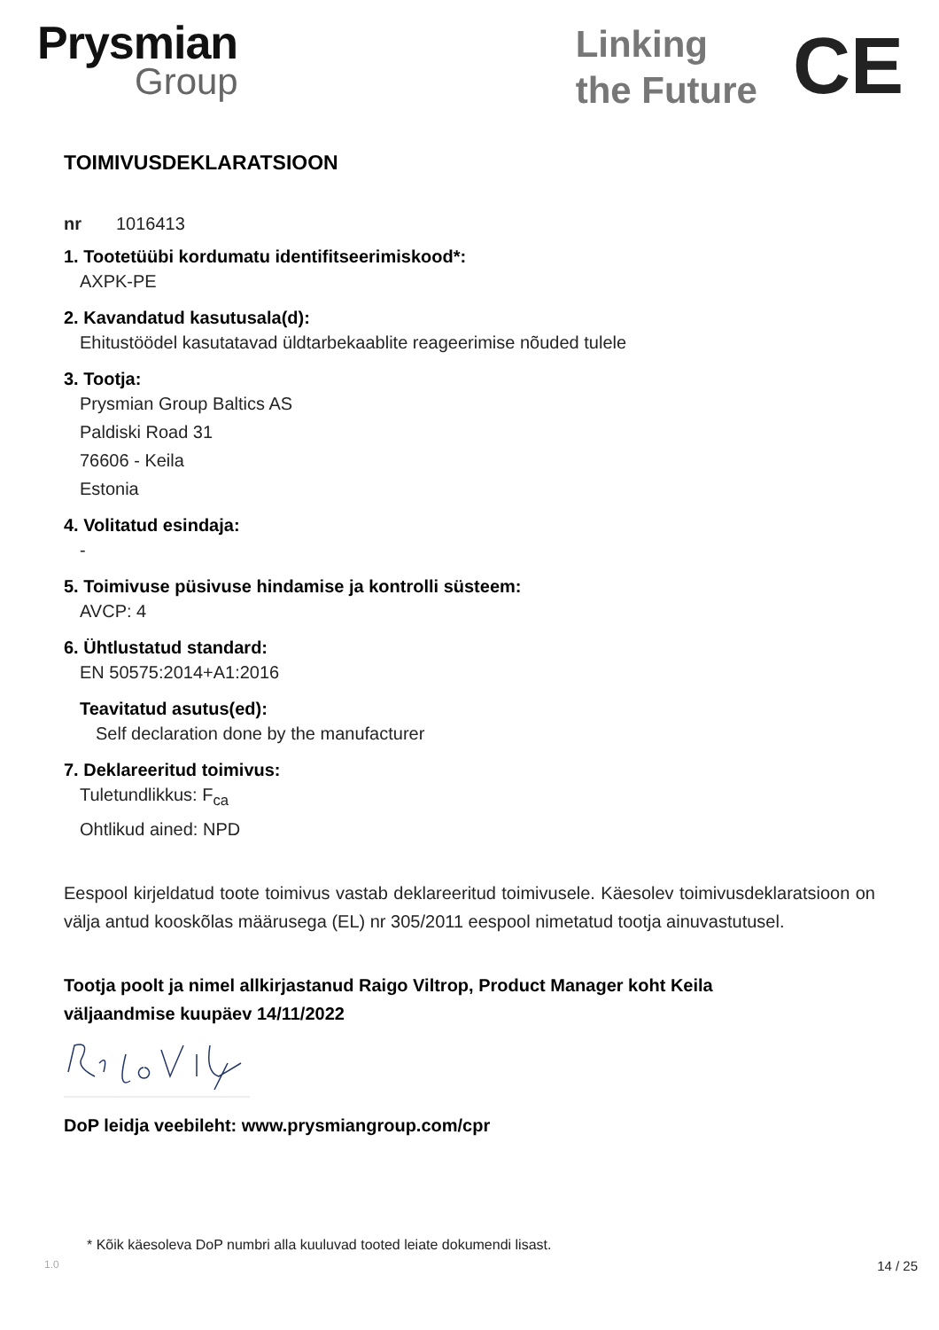Prysmian
Group
Linking
the Future
CE
TOIMIVUSDEKLARATSIOON
nr 1016413
1. Tootetüübi kordumatu identifitseerimiskood*:
AXPK-PE
2. Kavandatud kasutusala(d):
Ehitustöödel kasutatavad üldtarbekaablite reageerimise nõuded tulele
3. Tootja:
Prysmian Group Baltics AS
Paldiski Road 31
76606 - Keila
Estonia
4. Volitatud esindaja:
-
5. Toimivuse püsivuse hindamise ja kontrolli süsteem:
AVCP: 4
6. Ühtlustatud standard:
EN 50575:2014+A1:2016
Teavitatud asutus(ed):
Self declaration done by the manufacturer
7. Deklareeritud toimivus:
Tuletundlikkus: F<sub>ca</sub>
Ohtlikud ained: NPD
Eespool kirjeldatud toote toimivus vastab deklareeritud toimivusele. Käesolev toimivusdeklaratsioon on välja antud kooskõlas määrusega (EL) nr 305/2011 eespool nimetatud tootja ainuvastutusel.
Tootja poolt ja nimel allkirjastanud Raigo Viltrop, Product Manager koht Keila
väljaandmise kuupäev 14/11/2022
DoP leidja veebileht: www.prysmiangroup.com/cpr
* Kõik käesoleva DoP numbri alla kuuluvad tooted leiate dokumendi lisast.
1.0 14 / 25